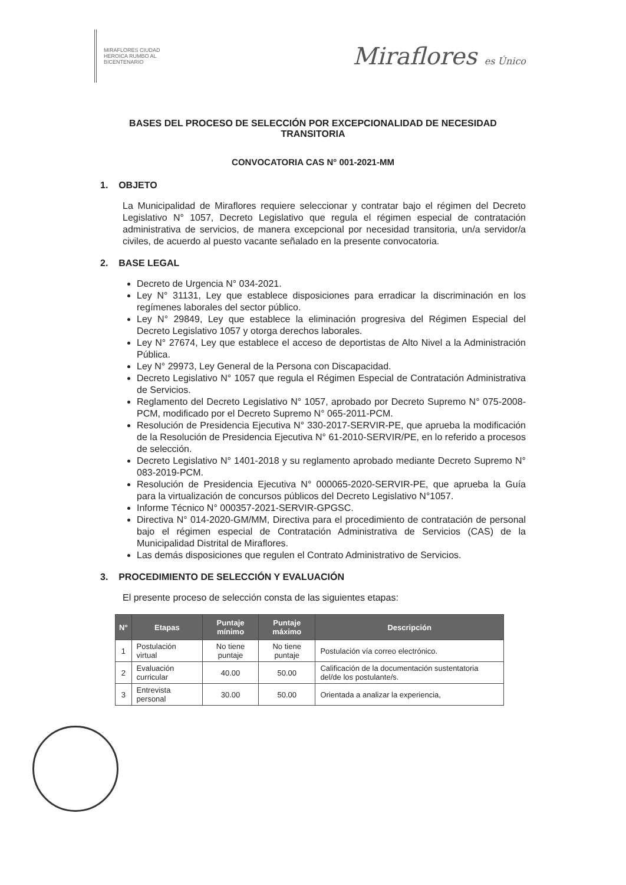MIRAFLORES CIUDAD HEROICA RUMBO AL BICENTENARIO
Miraflores es Único
BASES DEL PROCESO DE SELECCIÓN POR EXCEPCIONALIDAD DE NECESIDAD TRANSITORIA
CONVOCATORIA CAS N° 001-2021-MM
1. OBJETO
La Municipalidad de Miraflores requiere seleccionar y contratar bajo el régimen del Decreto Legislativo N° 1057, Decreto Legislativo que regula el régimen especial de contratación administrativa de servicios, de manera excepcional por necesidad transitoria, un/a servidor/a civiles, de acuerdo al puesto vacante señalado en la presente convocatoria.
2. BASE LEGAL
Decreto de Urgencia N° 034-2021.
Ley N° 31131, Ley que establece disposiciones para erradicar la discriminación en los regímenes laborales del sector público.
Ley N° 29849, Ley que establece la eliminación progresiva del Régimen Especial del Decreto Legislativo 1057 y otorga derechos laborales.
Ley N° 27674, Ley que establece el acceso de deportistas de Alto Nivel a la Administración Pública.
Ley N° 29973, Ley General de la Persona con Discapacidad.
Decreto Legislativo N° 1057 que regula el Régimen Especial de Contratación Administrativa de Servicios.
Reglamento del Decreto Legislativo N° 1057, aprobado por Decreto Supremo N° 075-2008-PCM, modificado por el Decreto Supremo N° 065-2011-PCM.
Resolución de Presidencia Ejecutiva N° 330-2017-SERVIR-PE, que aprueba la modificación de la Resolución de Presidencia Ejecutiva N° 61-2010-SERVIR/PE, en lo referido a procesos de selección.
Decreto Legislativo N° 1401-2018 y su reglamento aprobado mediante Decreto Supremo N° 083-2019-PCM.
Resolución de Presidencia Ejecutiva N° 000065-2020-SERVIR-PE, que aprueba la Guía para la virtualización de concursos públicos del Decreto Legislativo N°1057.
Informe Técnico N° 000357-2021-SERVIR-GPGSC.
Directiva N° 014-2020-GM/MM, Directiva para el procedimiento de contratación de personal bajo el régimen especial de Contratación Administrativa de Servicios (CAS) de la Municipalidad Distrital de Miraflores.
Las demás disposiciones que regulen el Contrato Administrativo de Servicios.
3. PROCEDIMIENTO DE SELECCIÓN Y EVALUACIÓN
El presente proceso de selección consta de las siguientes etapas:
| N° | Etapas | Puntaje mínimo | Puntaje máximo | Descripción |
| --- | --- | --- | --- | --- |
| 1 | Postulación virtual | No tiene puntaje | No tiene puntaje | Postulación vía correo electrónico. |
| 2 | Evaluación curricular | 40.00 | 50.00 | Calificación de la documentación sustentatoria del/de los postulante/s. |
| 3 | Entrevista personal | 30.00 | 50.00 | Orientada a analizar la experiencia, |